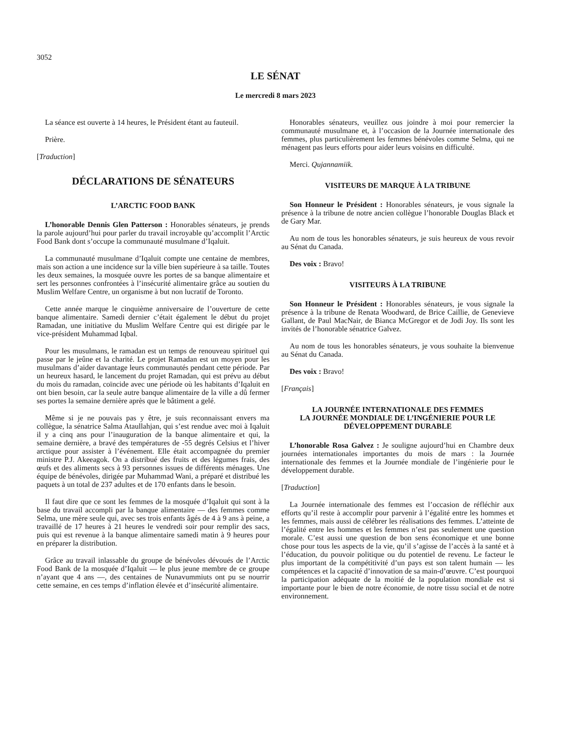3052
LE SÉNAT
Le mercredi 8 mars 2023
La séance est ouverte à 14 heures, le Président étant au fauteuil.
Prière.
[Traduction]
DÉCLARATIONS DE SÉNATEURS
L’ARCTIC FOOD BANK
L’honorable Dennis Glen Patterson : Honorables sénateurs, je prends la parole aujourd’hui pour parler du travail incroyable qu’accomplit l’Arctic Food Bank dont s’occupe la communauté musulmane d’Iqaluit.
La communauté musulmane d’Iqaluit compte une centaine de membres, mais son action a une incidence sur la ville bien supérieure à sa taille. Toutes les deux semaines, la mosquée ouvre les portes de sa banque alimentaire et sert les personnes confrontées à l’insécurité alimentaire grâce au soutien du Muslim Welfare Centre, un organisme à but non lucratif de Toronto.
Cette année marque le cinquième anniversaire de l’ouverture de cette banque alimentaire. Samedi dernier c’était également le début du projet Ramadan, une initiative du Muslim Welfare Centre qui est dirigée par le vice-président Muhammad Iqbal.
Pour les musulmans, le ramadan est un temps de renouveau spirituel qui passe par le jeûne et la charité. Le projet Ramadan est un moyen pour les musulmans d’aider davantage leurs communautés pendant cette période. Par un heureux hasard, le lancement du projet Ramadan, qui est prévu au début du mois du ramadan, coïncide avec une période où les habitants d’Iqaluit en ont bien besoin, car la seule autre banque alimentaire de la ville a dû fermer ses portes la semaine dernière après que le bâtiment a gelé.
Même si je ne pouvais pas y être, je suis reconnaissant envers ma collègue, la sénatrice Salma Ataullahjan, qui s’est rendue avec moi à Iqaluit il y a cinq ans pour l’inauguration de la banque alimentaire et qui, la semaine dernière, a bravé des températures de -55 degrés Celsius et l’hiver arctique pour assister à l’événement. Elle était accompagnée du premier ministre P.J. Akeeagok. On a distribué des fruits et des légumes frais, des œufs et des aliments secs à 93 personnes issues de différents ménages. Une équipe de bénévoles, dirigée par Muhammad Wani, a préparé et distribué les paquets à un total de 237 adultes et de 170 enfants dans le besoin.
Il faut dire que ce sont les femmes de la mosquée d’Iqaluit qui sont à la base du travail accompli par la banque alimentaire — des femmes comme Selma, une mère seule qui, avec ses trois enfants âgés de 4 à 9 ans à peine, a travaillé de 17 heures à 21 heures le vendredi soir pour remplir des sacs, puis qui est revenue à la banque alimentaire samedi matin à 9 heures pour en préparer la distribution.
Grâce au travail inlassable du groupe de bénévoles dévoués de l’Arctic Food Bank de la mosquée d’Iqaluit — le plus jeune membre de ce groupe n’ayant que 4 ans —, des centaines de Nunavummiuts ont pu se nourrir cette semaine, en ces temps d’inflation élevée et d’insécurité alimentaire.
Honorables sénateurs, veuillez ous joindre à moi pour remercier la communauté musulmane et, à l’occasion de la Journée internationale des femmes, plus particulièrement les femmes bénévoles comme Selma, qui ne ménagent pas leurs efforts pour aider leurs voisins en difficulté.
Merci. Qujannamiik.
VISITEURS DE MARQUE À LA TRIBUNE
Son Honneur le Président : Honorables sénateurs, je vous signale la présence à la tribune de notre ancien collègue l’honorable Douglas Black et de Gary Mar.
Au nom de tous les honorables sénateurs, je suis heureux de vous revoir au Sénat du Canada.
Des voix : Bravo!
VISITEURS À LA TRIBUNE
Son Honneur le Président : Honorables sénateurs, je vous signale la présence à la tribune de Renata Woodward, de Brice Caillie, de Genevieve Gallant, de Paul MacNair, de Bianca McGregor et de Jodi Joy. Ils sont les invités de l’honorable sénatrice Galvez.
Au nom de tous les honorables sénateurs, je vous souhaite la bienvenue au Sénat du Canada.
Des voix : Bravo!
[Français]
LA JOURNÉE INTERNATIONALE DES FEMMES
LA JOURNÉE MONDIALE DE L’INGÉNIERIE POUR LE DÉVELOPPEMENT DURABLE
L’honorable Rosa Galvez : Je souligne aujourd’hui en Chambre deux journées internationales importantes du mois de mars : la Journée internationale des femmes et la Journée mondiale de l’ingénierie pour le développement durable.
[Traduction]
La Journée internationale des femmes est l’occasion de réfléchir aux efforts qu’il reste à accomplir pour parvenir à l’égalité entre les hommes et les femmes, mais aussi de célébrer les réalisations des femmes. L’atteinte de l’égalité entre les hommes et les femmes n’est pas seulement une question morale. C’est aussi une question de bon sens économique et une bonne chose pour tous les aspects de la vie, qu’il s’agisse de l’accès à la santé et à l’éducation, du pouvoir politique ou du potentiel de revenu. Le facteur le plus important de la compétitivité d’un pays est son talent humain — les compétences et la capacité d’innovation de sa main-d’œuvre. C’est pourquoi la participation adéquate de la moitié de la population mondiale est si importante pour le bien de notre économie, de notre tissu social et de notre environnement.